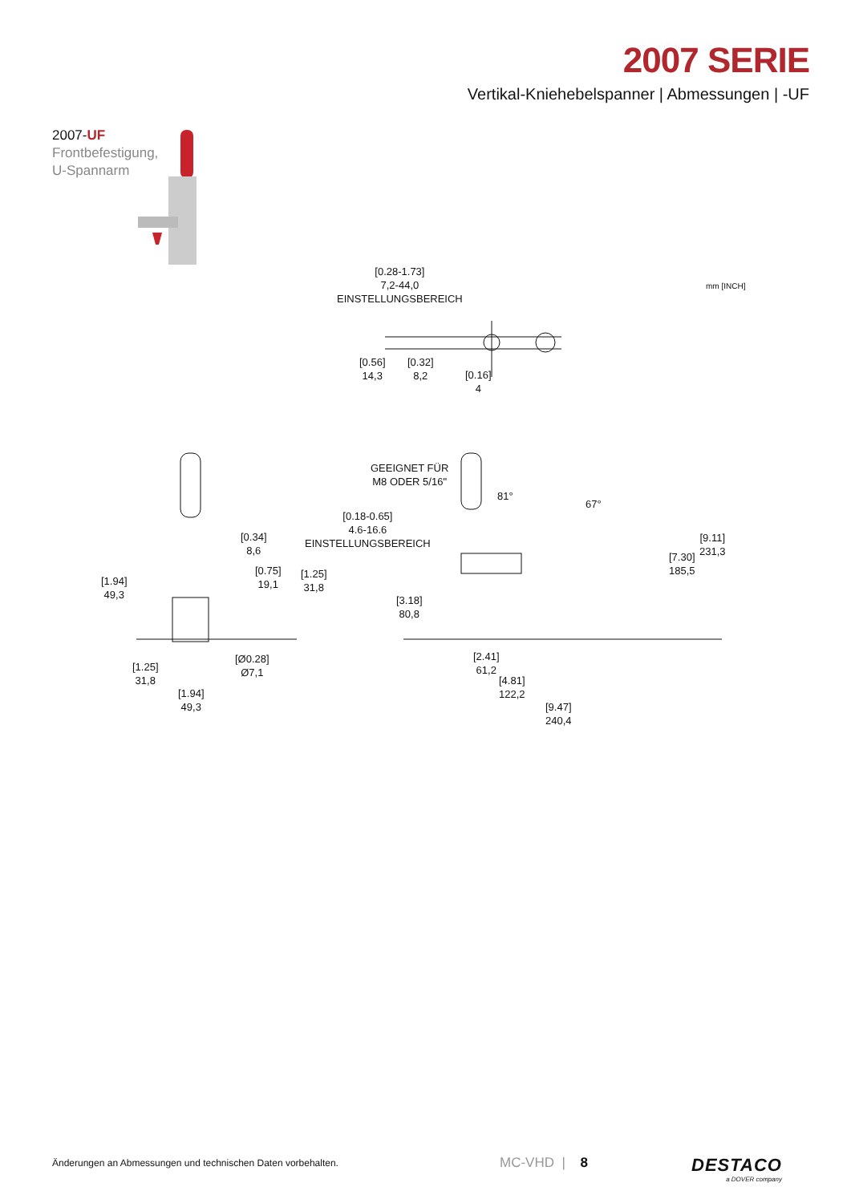2007 SERIE
Vertikal-Kniehebelspanner | Abmessungen | -UF
2007-UF
Frontbefestigung,
U-Spannarm
[0.28-1.73]
7,2-44,0
EINSTELLUNGSBEREICH
mm [INCH]
[0.56]
14,3
[0.32]
8,2
[0.16]
4
GEEIGNET FÜR
M8 ODER 5/16"
81°
67°
[0.18-0.65]
4.6-16.6
EINSTELLUNGSBEREICH
[0.34]
8,6
[0.75]
19,1
[1.25]
31,8
[1.94]
49,3
[9.11]
231,3
[7.30]
185,5
[3.18]
80,8
[Ø0.28]
Ø7,1
[1.25]
31,8
[1.94]
49,3
[2.41]
61,2
[4.81]
122,2
[9.47]
240,4
Änderungen an Abmessungen und technischen Daten vorbehalten.
MC-VHD | 8 DESTACO
a DOVER company